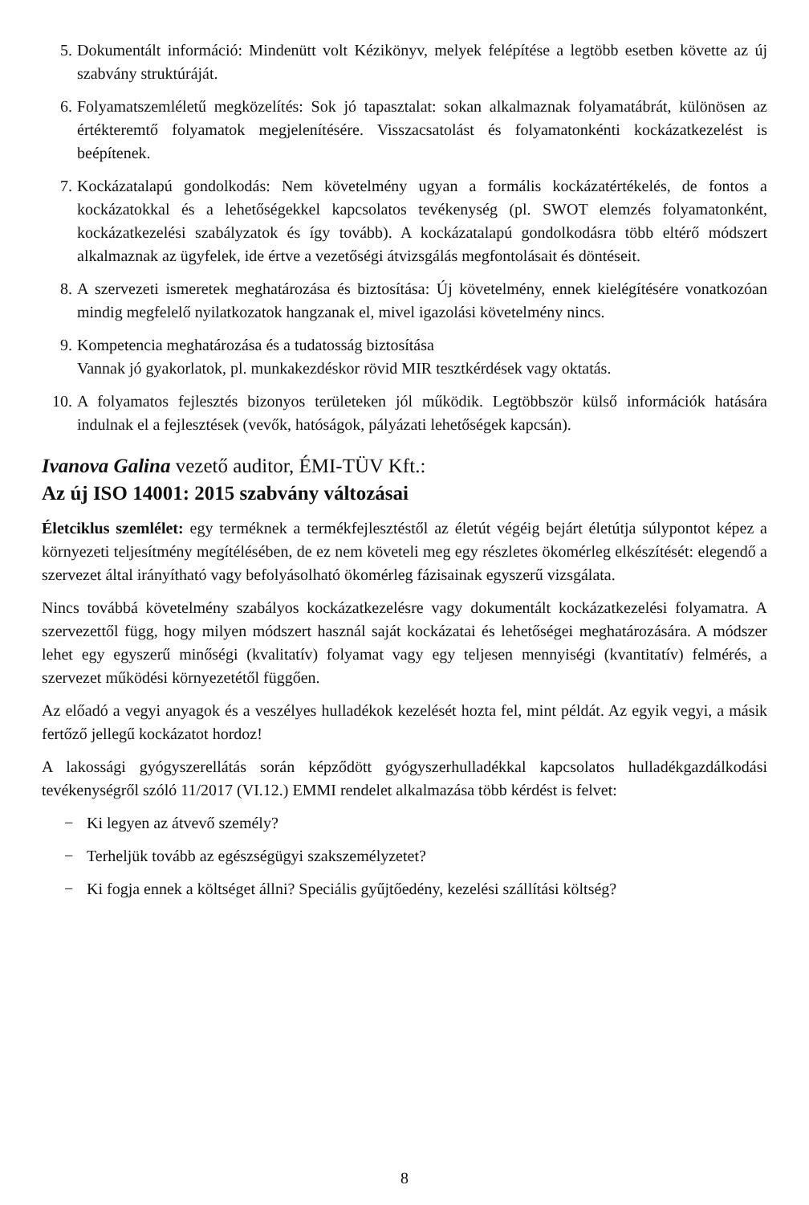5. Dokumentált információ: Mindenütt volt Kézikönyv, melyek felépítése a legtöbb esetben követte az új szabvány struktúráját.
6. Folyamatszemléletű megközelítés: Sok jó tapasztalat: sokan alkalmaznak folyamatábrát, különösen az értékteremtő folyamatok megjelenítésére. Visszacsatolást és folyamatonkénti kockázatkezelést is beépítenek.
7. Kockázatalapú gondolkodás: Nem követelmény ugyan a formális kockázatértékelés, de fontos a kockázatokkal és a lehetőségekkel kapcsolatos tevékenység (pl. SWOT elemzés folyamatonként, kockázatkezelési szabályzatok és így tovább). A kockázatalapú gondolkodásra több eltérő módszert alkalmaznak az ügyfelek, ide értve a vezetőségi átvizsgálás megfontolásait és döntéseit.
8. A szervezeti ismeretek meghatározása és biztosítása: Új követelmény, ennek kielégítésére vonatkozóan mindig megfelelő nyilatkozatok hangzanak el, mivel igazolási követelmény nincs.
9. Kompetencia meghatározása és a tudatosság biztosítása
Vannak jó gyakorlatok, pl. munkakezdéskor rövid MIR tesztkérdések vagy oktatás.
10. A folyamatos fejlesztés bizonyos területeken jól működik. Legtöbbször külső információk hatására indulnak el a fejlesztések (vevők, hatóságok, pályázati lehetőségek kapcsán).
Ivanova Galina vezető auditor, ÉMI-TÜV Kft.:
Az új ISO 14001: 2015 szabvány változásai
Életciklus szemlélet: egy terméknek a termékfejlesztéstől az életút végéig bejárt életútja súlypontot képez a környezeti teljesítmény megítélésében, de ez nem követeli meg egy részletes ökomérleg elkészítését: elegendő a szervezet által irányítható vagy befolyásolható ökomérleg fázisainak egyszerű vizsgálata.
Nincs továbbá követelmény szabályos kockázatkezelésre vagy dokumentált kockázatkezelési folyamatra. A szervezettől függ, hogy milyen módszert használ saját kockázatai és lehetőségei meghatározására. A módszer lehet egy egyszerű minőségi (kvalitatív) folyamat vagy egy teljesen mennyiségi (kvantitatív) felmérés, a szervezet működési környezetétől függően.
Az előadó a vegyi anyagok és a veszélyes hulladékok kezelését hozta fel, mint példát. Az egyik vegyi, a másik fertőző jellegű kockázatot hordoz!
A lakossági gyógyszerellátás során képződött gyógyszerhulladékkal kapcsolatos hulladékgazdálkodási tevékenységről szóló 11/2017 (VI.12.) EMMI rendelet alkalmazása több kérdést is felvet:
− Ki legyen az átvevő személy?
− Terheljük tovább az egészségügyi szakszemélyzetet?
− Ki fogja ennek a költséget állni? Speciális gyűjtőedény, kezelési szállítási költség?
8